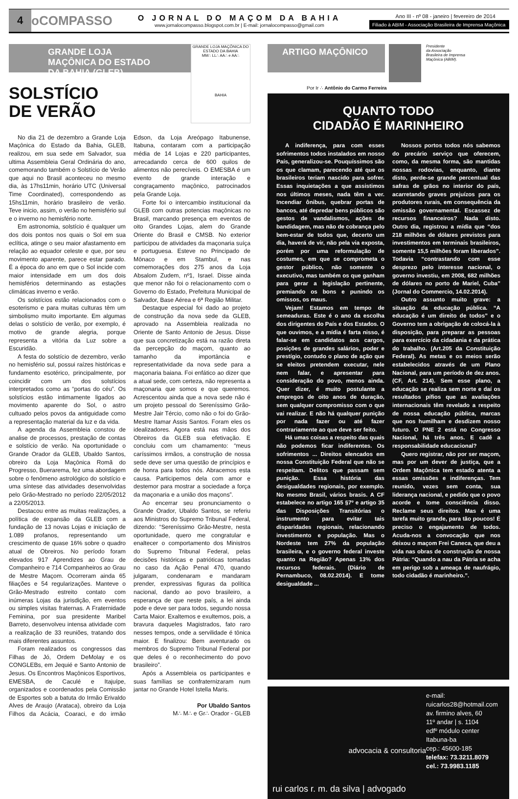4
oCOMPASSO
O JORNAL DO MAÇOM DA BAHIA
www.jornalocompasso.blogspot.com.br | E-mail: jornalocompasso@gmail.com
Ano III - nº 08 - janeiro | fevereiro de 2014
Filiado à ABIM - Associação Brasileira de Imprensa Maçônica
GRANDE LOJA MAÇÔNICA DO ESTADO DA BAHIA (GLEB)
GRANDE LOJA MAÇÔNICA DO ESTADO DA BAHIA
MM∴ LL∴ AA∴ e AA∴
BAHIA
SOLSTÍCIO
DE VERÃO
No dia 21 de dezembro a Grande Loja Maçônica do Estado da Bahia, GLEB, realizou, em sua sede em Salvador, sua ultima Assembleia Geral Ordinária do ano, comemorando também o Solstício de Verão que aqui no Brasil aconteceu no mesmo dia, às 17hs11min, horário UTC (Universal Time Coordinated), correspondendo as 15hs11min, horário brasileiro de verão. Teve inicio, assim, o verão no hemisfério sul e o inverno no hemisfério norte.
Em astronomia, solstício é qualquer um dos dois pontos nos quais o Sol em sua eclítica, atinge o seu maior afastamento em relação ao equador celeste e que, por seu movimento aparente, parece estar parado. É a época do ano em que o Sol incide com maior intensidade em um dos dois hemisférios determinando as estações climáticas inverno e verão.
Os solstícios estão relacionados com o esoterismo e para muitas culturas têm um simbolismo muito importante. Em algumas delas o solstício de verão, por exemplo, é motivo de grande alegria, porque representa a vitória da Luz sobre a Escuridão.
A festa do solstício de dezembro, verão no hemisfério sul, possui raízes históricas e fundamento esotérico, principalmente, por coincidir com um dos solstícios interpretados como as “portas do céu”. Os solstícios estão intimamente ligados ao movimento aparente do Sol, o astro cultuado pelos povos da antiguidade como a representação material da luz e da vida.
A agenda da Assembleia constou de analise de processos, prestação de contas e solstício de verão. Na oportunidade o Grande Orador da GLEB, Ubaldo Santos, obreiro da Loja Maçônica Romã do Progresso, Buerarema, fez uma abordagem sobre o fenômeno astrológico do solstício e uma síntese das atividades desenvolvidas pelo Grão-Mestrado no período 22/05/2012 a 22/05/2013.
Destacou entre as muitas realizações, a política de expansão da GLEB com a fundação de 13 novas Lojas e iniciação de 1.089 profanos, representando um crescimento de quase 16% sobre o quadro atual de Obreiros. No período foram elevados 917 Aprendizes ao Grau de Companheiro e 714 Companheiros ao Grau de Mestre Maçom. Ocorreram ainda 65 filiações e 54 regularizações. Manteve o Grão-Mestrado estreito contato com inúmeras Lojas da jurisdição, em eventos ou simples visitas fraternas. A Fraternidade Feminina, por sua presidente Maribel Barreto, desenvolveu intensa atividade com a realização de 33 reuniões, tratando dos mais diferentes assuntos.
Foram realizados os congressos das Filhas de Jó, Ordem DeMolay e os CONGLEBs, em Jequié e Santo Antonio de Jesus. Os Encontros Maçônicos Esportivos, EMESBA, de Caculé e Itajuípe, organizados e coordenados pela Comissão de Esportes sob a batuta do Irmão Erivaldo Alves de Araujo (Arataca), obreiro da Loja Filhos da Acácia, Coaraci, e do irmão Edson, da Loja Areópago Itabunense, Itabuna, contaram com a participação média de 14 Lojas e 220 participantes, arrecadando cerca de 600 quilos de alimentos não perecíveis. O EMESBA é um evento de grande interação e congraçamento maçônico, patrocinados pela Grande Loja.
Forte foi o intercambio institucional da GLEB com outras potencias maçônicas no Brasil, marcando presença em eventos de oito Grandes Lojas, alem do Grande Oriente do Brasil e CMSB. No exterior participou de atividades da maçonaria suíça e portuguesa. Esteve no Principado de Mônaco e em Stambul, e nas comemorações dos 275 anos da Loja Absalom Zudem, nº1, Israel. Disse ainda que menor não foi o relacionamento com o Governo do Estado, Prefeitura Municipal de Salvador, Base Aérea e 6ª Região Militar.
Destaque especial foi dado ao projeto de construção da nova sede da GLEB, aprovado na Assembleia realizada no Oriente de Santo Antonio de Jesus. Disse que sua concretização está na razão direta da percepção do maçom, quanto ao tamanho da importância e representatividade da nova sede para a maçonaria baiana. Foi enfático ao dizer que a atual sede, com certeza, não representa a maçonaria que somos e que queremos. Acrescentou ainda que a nova sede não é um projeto pessoal do Sereníssimo Grão-Mestre Jair Tércio, como não o foi do Grão-Mestre Itamar Assis Santos. Foram eles os idealizadores. Agora está nas mãos dos Obreiros da GLEB sua efetivação. E concluiu com um chamamento: “meus caríssimos irmãos, a construção de nossa sede deve ser uma questão de princípios e de honra para todos nós. Abracemos esta causa. Participemos dela com amor e destemor para mostrar a sociedade a força da maçonaria e a união dos maçons”.
Ao encerrar seu pronunciamento o Grande Orador, Ubaldo Santos, se referiu aos Ministros do Supremo Tribunal Federal, dizendo: “Sereníssimo Grão-Mestre, nesta oportunidade, quero me congratular e enaltecer o comportamento dos Ministros do Supremo Tribunal Federal, pelas decisões históricas e patrióticas tomadas no caso da Ação Penal 470, quando julgaram, condenaram e mandaram prender, expressivas figuras da política nacional, dando ao povo brasileiro, a esperança de que neste país, a lei ainda pode e deve ser para todos, segundo nossa Carta Maior. Exaltemos e exultemos, pois, a bravura daqueles Magistrados, fato raro nesses tempos, onde a servilidade é tônica maior. E finalizou: Bem aventurado os membros do Supremo Tribunal Federal por que deles é o reconhecimento do povo brasileiro”.
Após a Assembleia os participantes e suas famílias se confraternizaram num jantar no Grande Hotel Istella Maris.
Por Ubaldo Santos
M∴ M∴ e Gr∴ Orador - GLEB
ARTIGO MAÇÔNICO
Presidente
da Associação
Brasileira de Imprensa
Maçônica (ABIM).
Por Ir ∴ Antônio do Carmo Ferreira
QUANTO TODO
CIDADÃO É MARINHEIRO
A indiferença, para com esses sofrimentos todos instalados em nosso País, generalizou-se. Pouquíssimos são os que clamam, parecendo até que os brasileiros teriam nascido para sofrer. Essas inquietações a que assistimos nos últimos meses, nada têm a ver. Incendiar ônibus, quebrar portas de bancos, até depredar bens públicos são gestos de vandalismos, ações de bandidagem, mas não de cobrança pelo bem-estar de todos que, decerto um dia, haverá de vir, não pela via exposta, porém por uma reformulação de costumes, em que se comprometa o gestor público, não somente o executivo, mas também os que ganham para gerar a legislação pertinente, premiando os bons e punindo os omissos, os maus.
Vejam! Estamos em tempo de semeaduras. Este é o ano da escolha dos dirigentes do País e dos Estados. O que ouvimos, e a mídia é farta nisso, é falar-se em candidatos aos cargos, posições de grandes salários, poder e prestígio, contudo o plano de ação que se eleitos pretendem executar, nele nem falar, e apresentar para consideração do povo, menos ainda. Quer dizer, é muito postulante a empregos de oito anos de duração, sem qualquer compromisso com o que vai realizar. E não há qualquer punição por nada fazer ou até fazer contrariamente ao que deve ser feito.
Há umas coisas a respeito das quais não podemos ficar indiferentes. Os sofrimentos ... Direitos elencados em nossa Constituição Federal que não se respeitam. Delitos que passam sem punição. Essa história das desigualdades regionais, por exemplo. No mesmo Brasil, vários brasis. A CF estabelece no artigo 165 §7º e artigo 35 das Disposições Transitórias o instrumento para evitar tais disparidades regionais, relacionando investimento e população. Mas o Nordeste tem 27% da população brasileira, e o governo federal investe quanto na Região? Apenas 13% dos recursos federais. (Diário de Pernambuco, 08.02.2014). E tome desigualdade ...
Nossos portos todos nós sabemos do precário serviço que oferecem, como, da mesma forma, são mantidas nossas rodovias, enquanto, diante disto, perde-se grande percentual das safras de grãos no interior do país, acarretando graves prejuízos para os produtores rurais, em consequência da omissão governamental. Escassez de recursos financeiros? Nada disto. Outro dia, registrou a mídia que “dos 218 milhões de dólares previstos para investimentos em terminais brasileiros, somente 15,5 milhões foram liberados”. Todavia “contrastando com esse desprezo pelo interesse nacional, o governo investiu, em 2008, 682 milhões de dólares no porto de Mariel, Cuba” (Jornal do Commercio, 14.02.2014).
Outro assunto muito grave: a situação da educação pública. “A educação é um direito de todos” e o Governo tem a obrigação de colocá-la à disposição, para preparar as pessoas para exercício da cidadania e da prática do trabalho. (Art.205 da Constituição Federal). As metas e os meios serão estabelecidos através de um Plano Nacional, para um período de dez anos. (CF, Art. 214). Sem esse plano, a educação se realiza sem norte e daí os resultados pífios que as avaliações internacionais têm revelado a respeito de nossa educação pública, marcas que nos humilham e desdizem nosso futuro. O PNE 2 está no Congresso Nacional, há três anos. E cadê a responsabilidade educacional?
Quero registrar, não por ser maçom, mas por um dever de justiça, que a Ordem Maçônica tem estado atenta a essas omissões e indiferenças. Tem reunido, vezes sem conta, sua liderança nacional, e pedido que o povo acorde e tome consciência disso. Reclame seus direitos. Mas é uma tarefa muito grande, para tão poucos! É preciso o engajamento de todos. Acuda-nos a convocação que nos deixou o maçom Frei Caneca, que deu a vida nas obras de construção de nossa Pátria: “Quando a nau da Pátria se acha em perigo sob a ameaça de naufrágio, todo cidadão é marinheiro.”.
advocacia & consultoria
rui carlos r. m. da silva | advogado
e-mail:
ruicarlos28@hotmail.com
av. firmino alves, 60
11º andar | s. 1104
edfº módulo center
Itabuna-ba
cep.: 45600-185
telefax: 73.3211.8079
cel.: 73.9983.1185